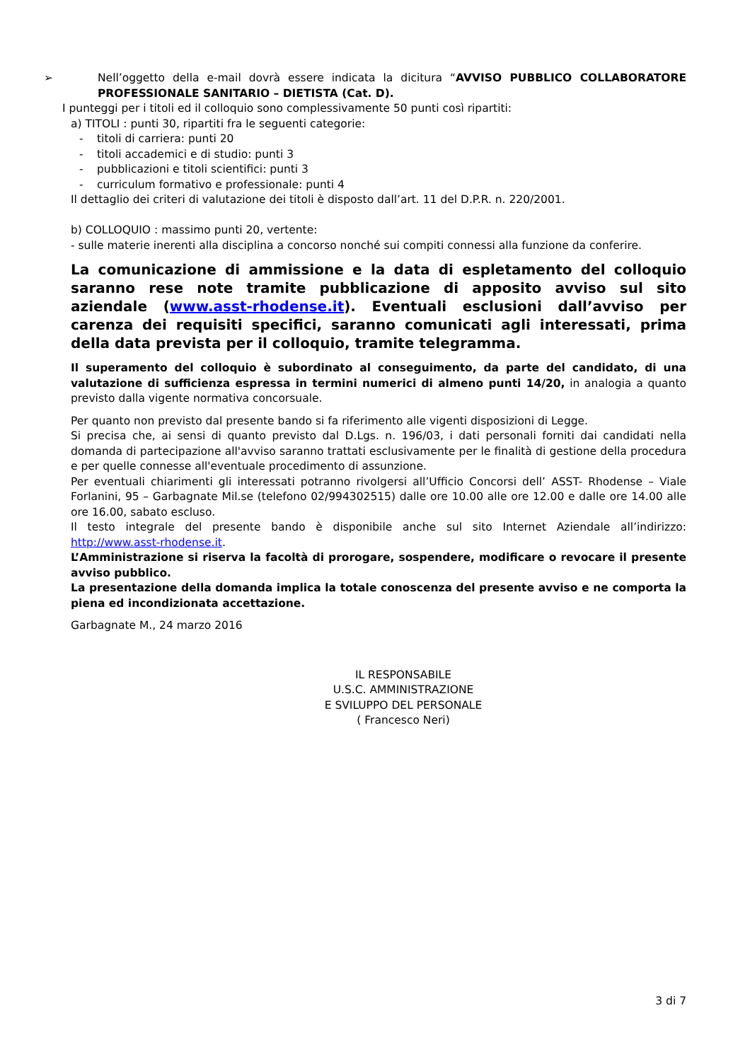➢ Nell’oggetto della e-mail dovrà essere indicata la dicitura “AVVISO PUBBLICO COLLABORATORE PROFESSIONALE SANITARIO – DIETISTA (Cat. D).
I punteggi per i titoli ed il colloquio sono complessivamente 50 punti così ripartiti:
a) TITOLI : punti 30, ripartiti fra le seguenti categorie:
- titoli di carriera: punti 20
- titoli accademici e di studio: punti 3
- pubblicazioni e titoli scientifici: punti 3
- curriculum formativo e professionale: punti 4
Il dettaglio dei criteri di valutazione dei titoli è disposto dall’art. 11 del D.P.R. n. 220/2001.
b) COLLOQUIO : massimo punti 20, vertente:
- sulle materie inerenti alla disciplina a concorso nonché sui compiti connessi alla funzione da conferire.
La comunicazione di ammissione e la data di espletamento del colloquio saranno rese note tramite pubblicazione di apposito avviso sul sito aziendale (www.asst-rhodense.it). Eventuali esclusioni dall’avviso per carenza dei requisiti specifici, saranno comunicati agli interessati, prima della data prevista per il colloquio, tramite telegramma.
Il superamento del colloquio è subordinato al conseguimento, da parte del candidato, di una valutazione di sufficienza espressa in termini numerici di almeno punti 14/20, in analogia a quanto previsto dalla vigente normativa concorsuale.
Per quanto non previsto dal presente bando si fa riferimento alle vigenti disposizioni di Legge.
Si precisa che, ai sensi di quanto previsto dal D.Lgs. n. 196/03, i dati personali forniti dai candidati nella domanda di partecipazione all'avviso saranno trattati esclusivamente per le finalità di gestione della procedura e per quelle connesse all'eventuale procedimento di assunzione.
Per eventuali chiarimenti gli interessati potranno rivolgersi all’Ufficio Concorsi dell’ ASST- Rhodense – Viale Forlanini, 95 – Garbagnate Mil.se (telefono 02/994302515) dalle ore 10.00 alle ore 12.00 e dalle ore 14.00 alle ore 16.00, sabato escluso.
Il testo integrale del presente bando è disponibile anche sul sito Internet Aziendale all’indirizzo: http://www.asst-rhodense.it.
L’Amministrazione si riserva la facoltà di prorogare, sospendere, modificare o revocare il presente avviso pubblico.
La presentazione della domanda implica la totale conoscenza del presente avviso e ne comporta la piena ed incondizionata accettazione.
Garbagnate M., 24 marzo 2016
IL RESPONSABILE
U.S.C. AMMINISTRAZIONE
E SVILUPPO DEL PERSONALE
( Francesco Neri)
3 di 7